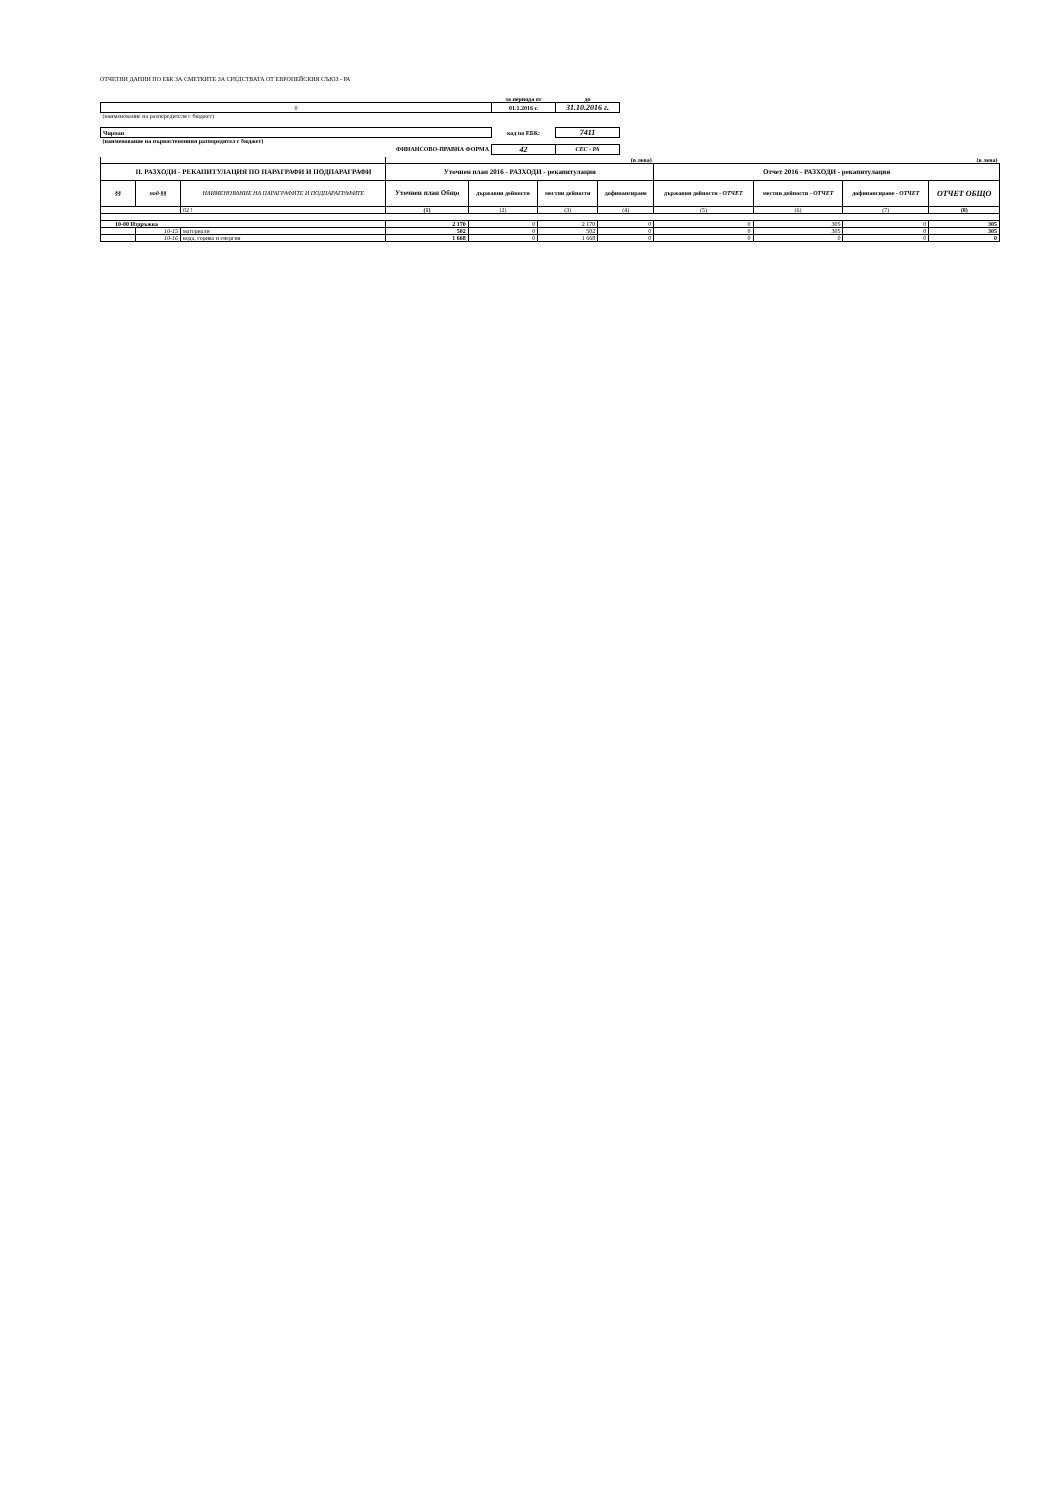ОТЧЕТНИ ДАННИ ПО ЕБК ЗА СМЕТКИТЕ ЗА СРЕДСТВАТА ОТ ЕВРОПЕЙСКИЯ СЪЮЗ - РА
| | за периода от | до |
| 0 | 01.1.2016 г. | 31.10.2016 г. |
| (наименование на разпоредителя с бюджет) | | |
| Чирпан | код по ЕБК: | 7411 |
| (наименование на първостепенния разпоредител с бюджет) | | |
| ФИНАНСОВО-ПРАВНА ФОРМА | 42 | СЕС - РА |
| | | | (в лева) | | | | (в лева) | | | |
| II. РАЗХОДИ - РЕКАПИТУЛАЦИЯ ПО ПАРАГРАФИ И ПОДПАРАГРАФИ | | | Уточнен план 2016 - РАЗХОДИ - рекапитулация | | | | Отчет 2016 - РАЗХОДИ - рекапитулация | | | |
| §§ | под-§§ | НАИМЕНОВАНИЕ НА ПАРАГРАФИТЕ И ПОДПАРАГРАФИТЕ | Уточнен план Общо | държавни дейности | местни дейности | дофинансиране | държавни дейности - ОТЧЕТ | местни дейности - ОТЧЕТ | дофинансиране - ОТЧЕТ | ОТЧЕТ ОБЩО |
| | | 02 ! | (1) | (2) | (3) | (4) | (5) | (6) | (7) | (8) |
| 10-00 Издръжка | | | 2 170 | 0 | 2 170 | 0 | 0 | 305 | 0 | 305 |
| | 10-15 | материали | 502 | 0 | 502 | 0 | 0 | 305 | 0 | 305 |
| | 10-16 | вода, горива и енергия | 1 668 | 0 | 1 668 | 0 | 0 | 0 | 0 | 0 |